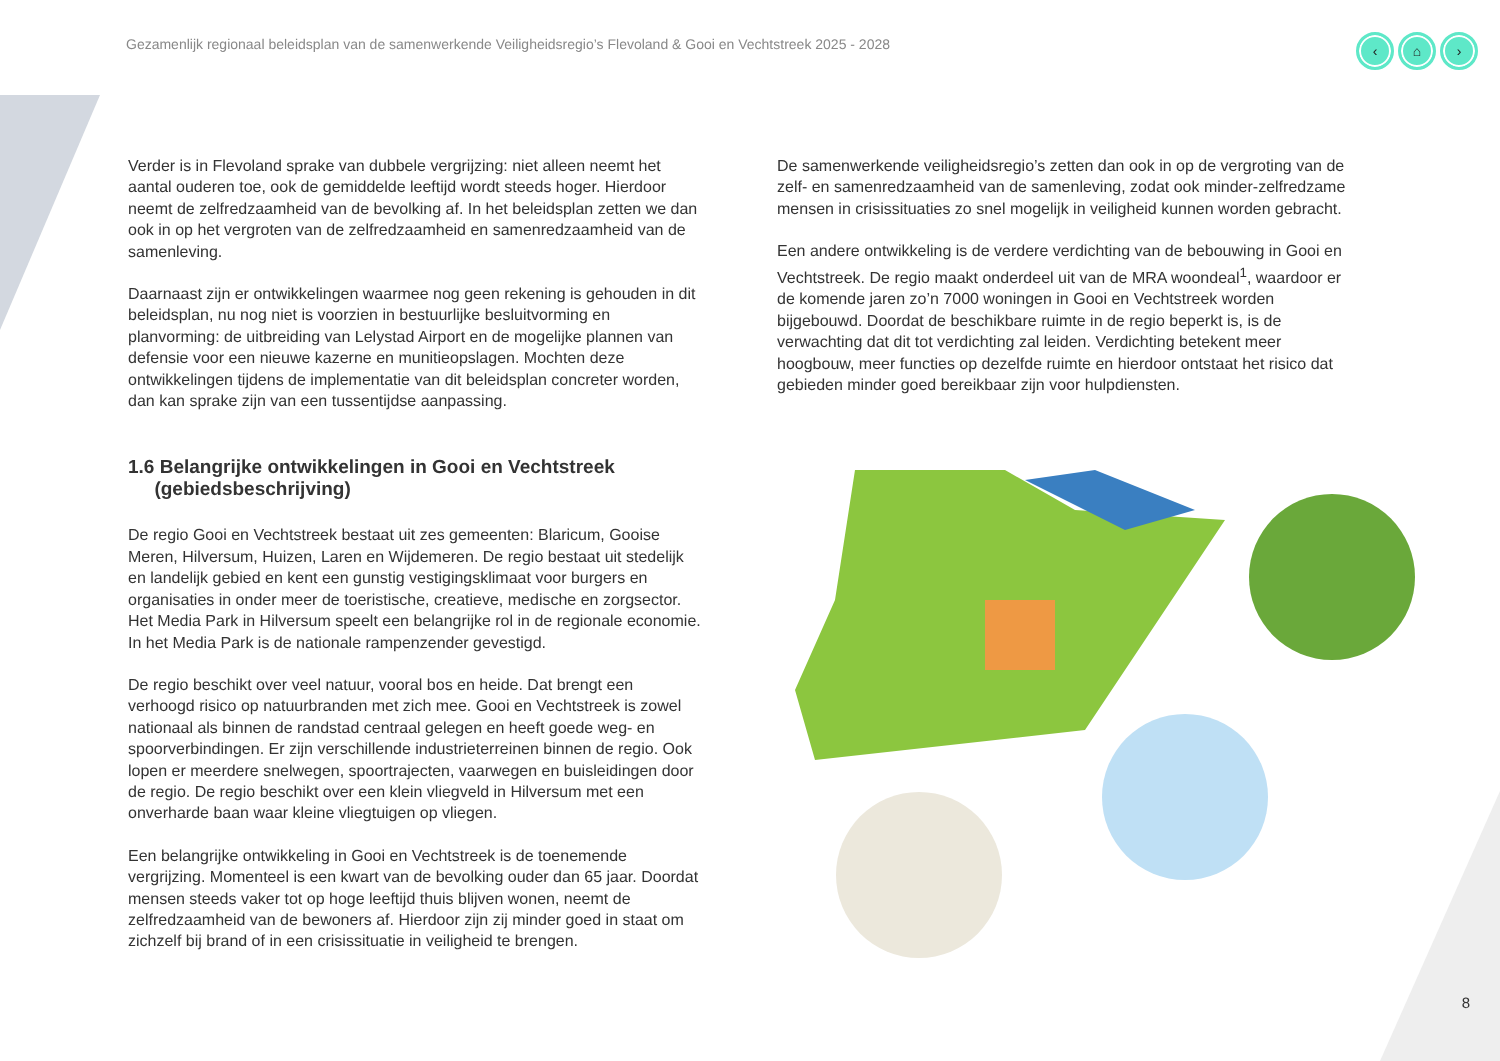Gezamenlijk regionaal beleidsplan van de samenwerkende Veiligheidsregio’s Flevoland & Gooi en Vechtstreek 2025 - 2028
‹ ⌂ ›
Verder is in Flevoland sprake van dubbele vergrijzing: niet alleen neemt het aantal ouderen toe, ook de gemiddelde leeftijd wordt steeds hoger. Hierdoor neemt de zelfredzaamheid van de bevolking af. In het beleidsplan zetten we dan ook in op het vergroten van de zelfredzaamheid en samenredzaamheid van de samenleving.
Daarnaast zijn er ontwikkelingen waarmee nog geen rekening is gehouden in dit beleidsplan, nu nog niet is voorzien in bestuurlijke besluitvorming en planvorming: de uitbreiding van Lelystad Airport en de mogelijke plannen van defensie voor een nieuwe kazerne en munitieopslagen. Mochten deze ontwikkelingen tijdens de implementatie van dit beleidsplan concreter worden, dan kan sprake zijn van een tussentijdse aanpassing.
1.6 Belangrijke ontwikkelingen in Gooi en Vechtstreek
(gebiedsbeschrijving)
De regio Gooi en Vechtstreek bestaat uit zes gemeenten: Blaricum, Gooise Meren, Hilversum, Huizen, Laren en Wijdemeren. De regio bestaat uit stedelijk en landelijk gebied en kent een gunstig vestigingsklimaat voor burgers en organisaties in onder meer de toeristische, creatieve, medische en zorgsector. Het Media Park in Hilversum speelt een belangrijke rol in de regionale economie. In het Media Park is de nationale rampenzender gevestigd.
De regio beschikt over veel natuur, vooral bos en heide. Dat brengt een verhoogd risico op natuurbranden met zich mee. Gooi en Vechtstreek is zowel nationaal als binnen de randstad centraal gelegen en heeft goede weg- en spoorverbindingen. Er zijn verschillende industrieterreinen binnen de regio. Ook lopen er meerdere snelwegen, spoortrajecten, vaarwegen en buisleidingen door de regio. De regio beschikt over een klein vliegveld in Hilversum met een onverharde baan waar kleine vliegtuigen op vliegen.
Een belangrijke ontwikkeling in Gooi en Vechtstreek is de toenemende vergrijzing. Momenteel is een kwart van de bevolking ouder dan 65 jaar. Doordat mensen steeds vaker tot op hoge leeftijd thuis blijven wonen, neemt de zelfredzaamheid van de bewoners af. Hierdoor zijn zij minder goed in staat om zichzelf bij brand of in een crisissituatie in veiligheid te brengen.
De samenwerkende veiligheidsregio’s zetten dan ook in op de vergroting van de zelf- en samenredzaamheid van de samenleving, zodat ook minder-zelfredzame mensen in crisissituaties zo snel mogelijk in veiligheid kunnen worden gebracht.
Een andere ontwikkeling is de verdere verdichting van de bebouwing in Gooi en Vechtstreek. De regio maakt onderdeel uit van de MRA woondeal<sup>1</sup>, waardoor er de komende jaren zo’n 7000 woningen in Gooi en Vechtstreek worden bijgebouwd. Doordat de beschikbare ruimte in de regio beperkt is, is de verwachting dat dit tot verdichting zal leiden. Verdichting betekent meer hoogbouw, meer functies op dezelfde ruimte en hierdoor ontstaat het risico dat gebieden minder goed bereikbaar zijn voor hulpdiensten.
8